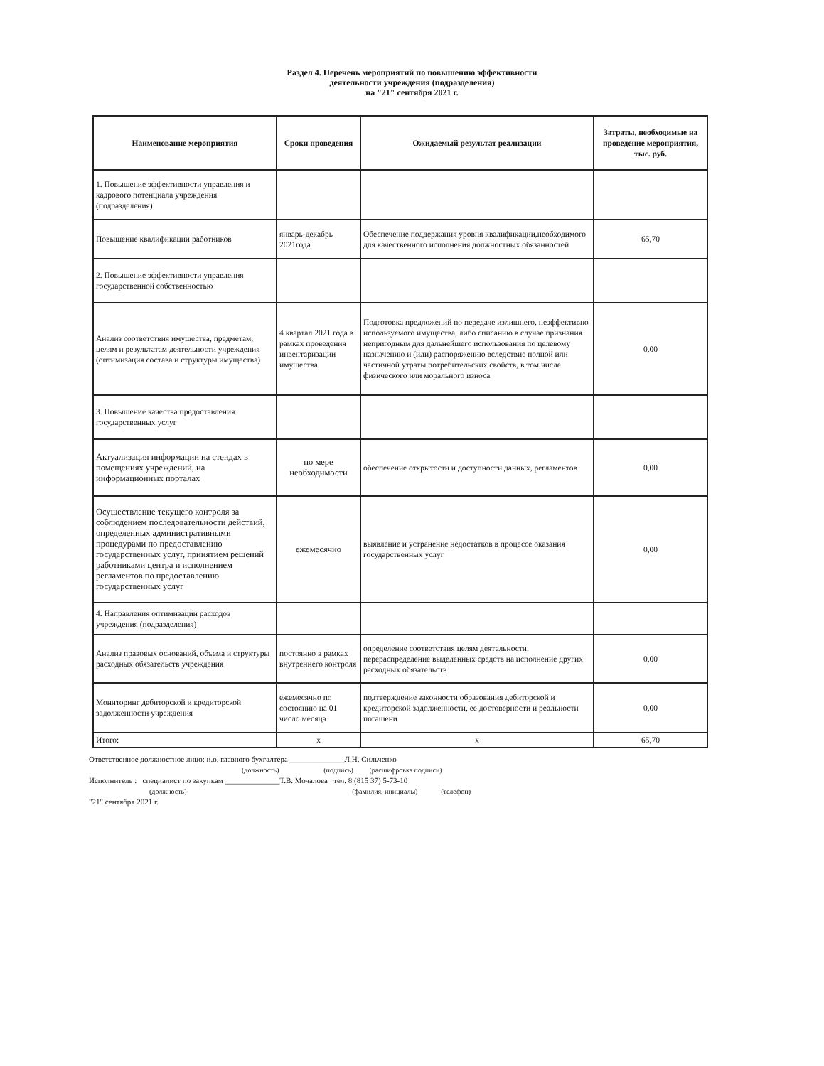Раздел 4. Перечень мероприятий по повышению эффективности
деятельности учреждения (подразделения)
на "21" сентября 2021 г.
| Наименование мероприятия | Сроки проведения | Ожидаемый результат реализации | Затраты, необходимые на проведение мероприятия, тыс. руб. |
| --- | --- | --- | --- |
| 1. Повышение эффективности управления и кадрового потенциала учреждения (подразделения) | | | |
| Повышение квалификации работников | январь-декабрь 2021года | Обеспечение поддержания уровня квалификации,необходимого для качественного исполнения должностных обязанностей | 65,70 |
| 2. Повышение эффективности управления государственной собственностью | | | |
| Анализ соответствия имущества, предметам, целям и результатам деятельности учреждения (оптимизация состава и структуры имущества) | 4 квартал 2021 года в рамках проведения инвентаризации имущества | Подготовка предложений по передаче излишнего, неэффективно используемого имущества, либо списанию в случае признания непригодным для дальнейшего использования по целевому назначению и (или) распоряжению вследствие полной или частичной утраты потребительских свойств, в том числе физического или морального износа | 0,00 |
| 3. Повышение качества предоставления государственных услуг | | | |
| Актуализация информации на стендах в помещениях учреждений, на информационных порталах | по мере необходимости | обеспечение открытости и доступности данных, регламентов | 0,00 |
| Осуществление текущего контроля за соблюдением последовательности действий, определенных административными процедурами по предоставлению государственных услуг, принятием решений работниками центра и исполнением регламентов по предоставлению государственных услуг | ежемесячно | выявление и устранение недостатков в процессе оказания государственных услуг | 0,00 |
| 4. Направления оптимизации расходов учреждения (подразделения) | | | |
| Анализ правовых оснований, объема и структуры расходных обязательств учреждения | постоянно в рамках внутреннего контроля | определение соответствия целям деятельности, перераспределение выделенных средств на исполнение других расходных обязательств | 0,00 |
| Мониторинг дебиторской и кредиторской задолженности учреждения | ежемесячно по состоянию на 01 число месяца | подтверждение законности образования дебиторской и кредиторской задолженности, ее достоверности и реальности погашени | 0,00 |
| Итого: | х | х | 65,70 |
Ответственное должностное лицо: и.о. главного бухгалтера ______________Л.Н. Сильченко
(должность) (подпись) (расшифровка подписи)
Исполнитель : специалист по закупкам ______________Т.В. Мочалова тел. 8 (815 37) 5-73-10
(должность) (фамилия, инициалы) (телефон)
"21" сентября 2021 г.